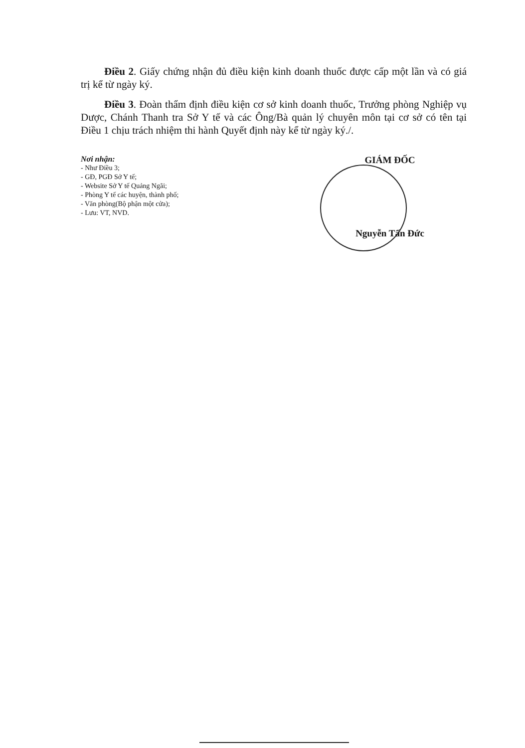Điều 2. Giấy chứng nhận đủ điều kiện kinh doanh thuốc được cấp một lần và có giá trị kể từ ngày ký.
Điều 3. Đoàn thẩm định điều kiện cơ sở kinh doanh thuốc, Trưởng phòng Nghiệp vụ Dược, Chánh Thanh tra Sở Y tế và các Ông/Bà quản lý chuyên môn tại cơ sở có tên tại Điều 1 chịu trách nhiệm thi hành Quyết định này kể từ ngày ký./.
Nơi nhận:
- Như Điều 3;
- GĐ, PGĐ Sở Y tế;
- Website Sở Y tế Quảng Ngãi;
- Phòng Y tế các huyện, thành phố;
- Văn phòng(Bộ phận một cửa);
- Lưu: VT, NVD.
GIÁM ĐỐC
Nguyễn Tấn Đức